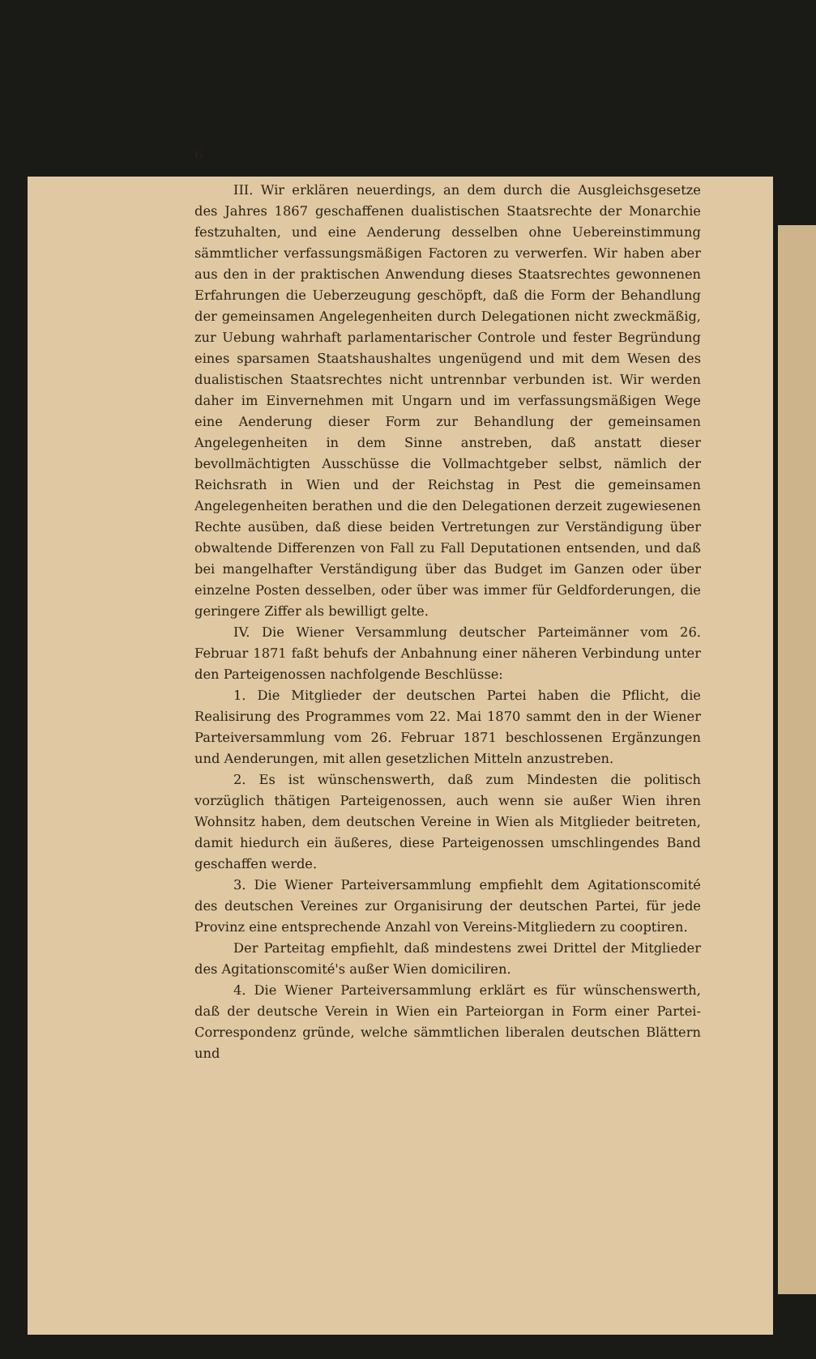6
III. Wir erklären neuerdings, an dem durch die Ausgleichsgesetze des Jahres 1867 geschaffenen dualistischen Staatsrechte der Monarchie festzuhalten, und eine Aenderung desselben ohne Uebereinstimmung sämmtlicher verfassungsmäßigen Factoren zu verwerfen. Wir haben aber aus den in der praktischen Anwendung dieses Staatsrechtes gewonnenen Erfahrungen die Ueberzeugung geschöpft, daß die Form der Behandlung der gemeinsamen Angelegenheiten durch Delegationen nicht zweckmäßig, zur Uebung wahrhaft parlamentarischer Controle und fester Begründung eines sparsamen Staatshaushaltes ungenügend und mit dem Wesen des dualistischen Staatsrechtes nicht untrennbar verbunden ist. Wir werden daher im Einvernehmen mit Ungarn und im verfassungsmäßigen Wege eine Aenderung dieser Form zur Behandlung der gemeinsamen Angelegenheiten in dem Sinne anstreben, daß anstatt dieser bevollmächtigten Ausschüsse die Vollmachtgeber selbst, nämlich der Reichsrath in Wien und der Reichstag in Pest die gemeinsamen Angelegenheiten berathen und die den Delegationen derzeit zugewiesenen Rechte ausüben, daß diese beiden Vertretungen zur Verständigung über obwaltende Differenzen von Fall zu Fall Deputationen entsenden, und daß bei mangelhafter Verständigung über das Budget im Ganzen oder über einzelne Posten desselben, oder über was immer für Geldforderungen, die geringere Ziffer als bewilligt gelte.
IV. Die Wiener Versammlung deutscher Parteimänner vom 26. Februar 1871 faßt behufs der Anbahnung einer näheren Verbindung unter den Parteigenossen nachfolgende Beschlüsse:
1. Die Mitglieder der deutschen Partei haben die Pflicht, die Realisirung des Programmes vom 22. Mai 1870 sammt den in der Wiener Parteiversammlung vom 26. Februar 1871 beschlossenen Ergänzungen und Aenderungen, mit allen gesetzlichen Mitteln anzustreben.
2. Es ist wünschenswerth, daß zum Mindesten die politisch vorzüglich thätigen Parteigenossen, auch wenn sie außer Wien ihren Wohnsitz haben, dem deutschen Vereine in Wien als Mitglieder beitreten, damit hiedurch ein äußeres, diese Parteigenossen umschlingendes Band geschaffen werde.
3. Die Wiener Parteiversammlung empfiehlt dem Agitationscomité des deutschen Vereines zur Organisirung der deutschen Partei, für jede Provinz eine entsprechende Anzahl von Vereins-Mitgliedern zu cooptiren.
Der Parteitag empfiehlt, daß mindestens zwei Drittel der Mitglieder des Agitationscomité's außer Wien domiciliren.
4. Die Wiener Parteiversammlung erklärt es für wünschenswerth, daß der deutsche Verein in Wien ein Parteiorgan in Form einer Partei-Correspondenz gründe, welche sämmtlichen liberalen deutschen Blättern und